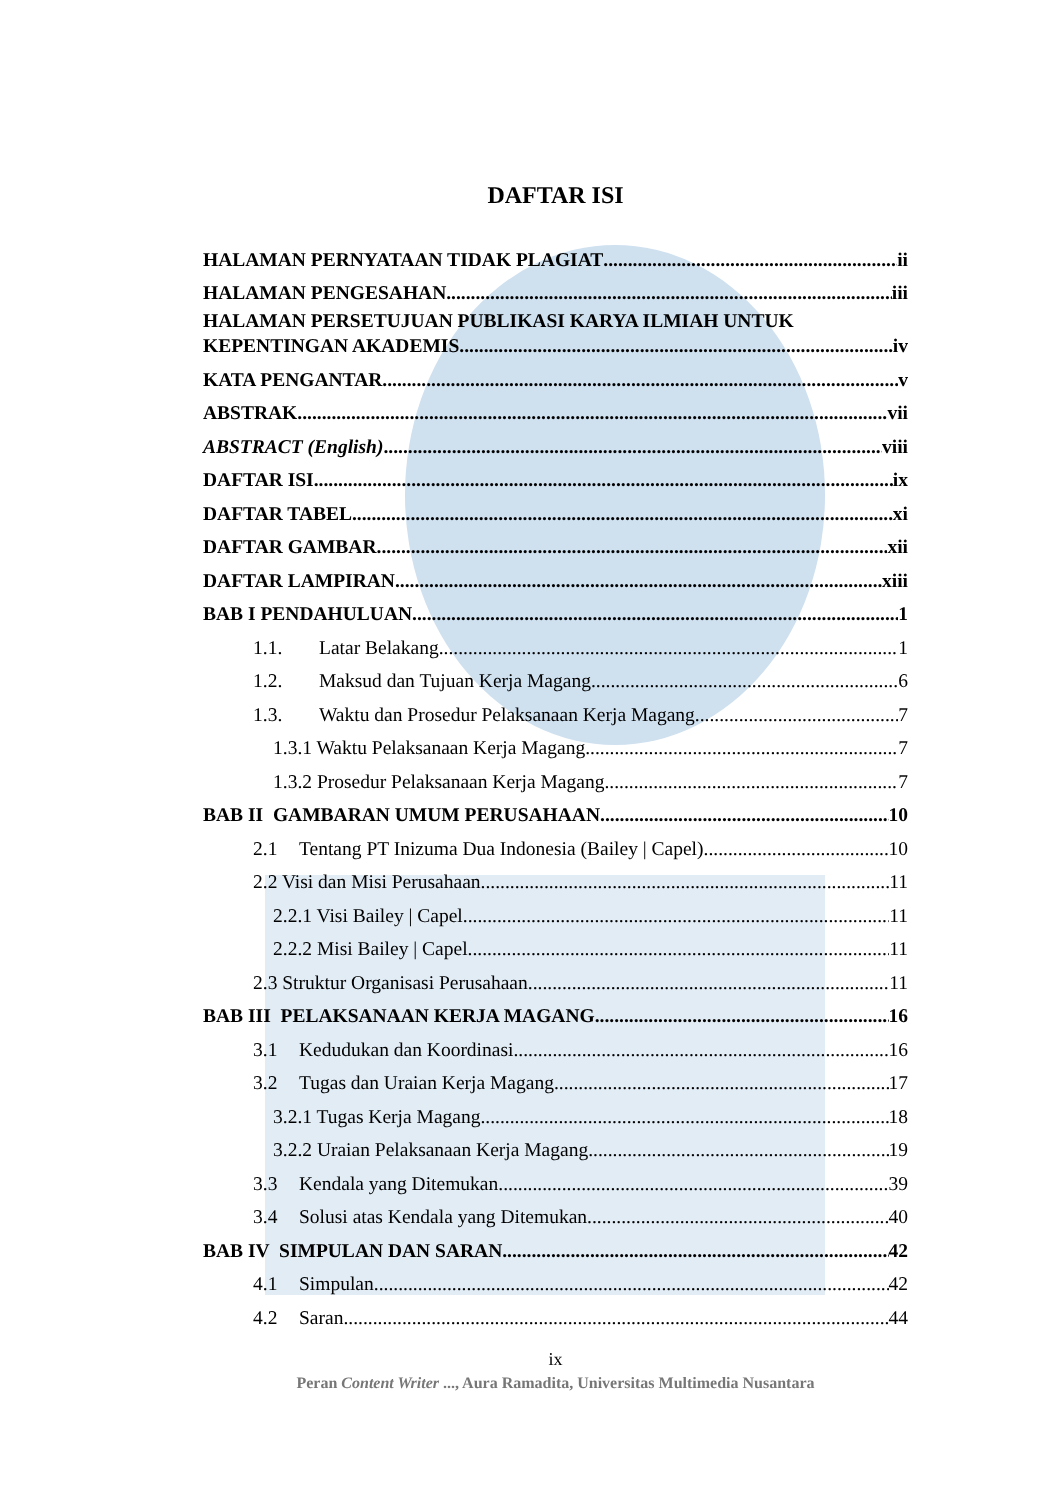DAFTAR ISI
HALAMAN PERNYATAAN TIDAK PLAGIAT ii
HALAMAN PENGESAHAN iii
HALAMAN PERSETUJUAN PUBLIKASI KARYA ILMIAH UNTUK
KEPENTINGAN AKADEMIS iv
KATA PENGANTAR v
ABSTRAK vii
ABSTRACT (English) viii
DAFTAR ISI ix
DAFTAR TABEL xi
DAFTAR GAMBAR xii
DAFTAR LAMPIRAN xiii
BAB I PENDAHULUAN 1
1.1. Latar Belakang 1
1.2. Maksud dan Tujuan Kerja Magang 6
1.3. Waktu dan Prosedur Pelaksanaan Kerja Magang 7
1.3.1 Waktu Pelaksanaan Kerja Magang 7
1.3.2 Prosedur Pelaksanaan Kerja Magang 7
BAB II GAMBARAN UMUM PERUSAHAAN 10
2.1 Tentang PT Inizuma Dua Indonesia (Bailey | Capel) 10
2.2 Visi dan Misi Perusahaan 11
2.2.1 Visi Bailey | Capel 11
2.2.2 Misi Bailey | Capel 11
2.3 Struktur Organisasi Perusahaan 11
BAB III PELAKSANAAN KERJA MAGANG 16
3.1 Kedudukan dan Koordinasi 16
3.2 Tugas dan Uraian Kerja Magang 17
3.2.1 Tugas Kerja Magang 18
3.2.2 Uraian Pelaksanaan Kerja Magang 19
3.3 Kendala yang Ditemukan 39
3.4 Solusi atas Kendala yang Ditemukan 40
BAB IV SIMPULAN DAN SARAN 42
4.1 Simpulan 42
4.2 Saran 44
ix
Peran Content Writer ..., Aura Ramadita, Universitas Multimedia Nusantara